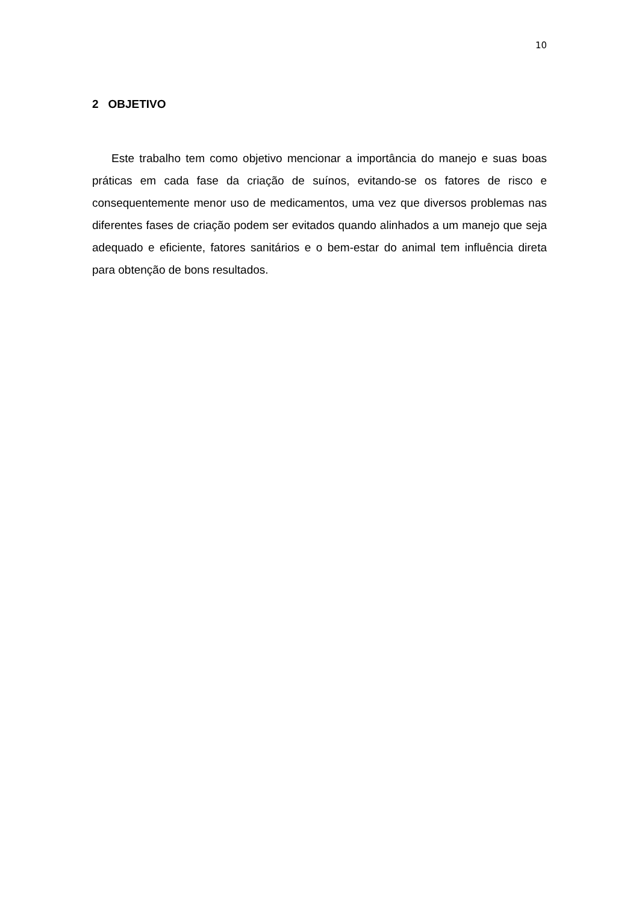10
2 OBJETIVO
Este trabalho tem como objetivo mencionar a importância do manejo e suas boas práticas em cada fase da criação de suínos, evitando-se os fatores de risco e consequentemente menor uso de medicamentos, uma vez que diversos problemas nas diferentes fases de criação podem ser evitados quando alinhados a um manejo que seja adequado e eficiente, fatores sanitários e o bem-estar do animal tem influência direta para obtenção de bons resultados.